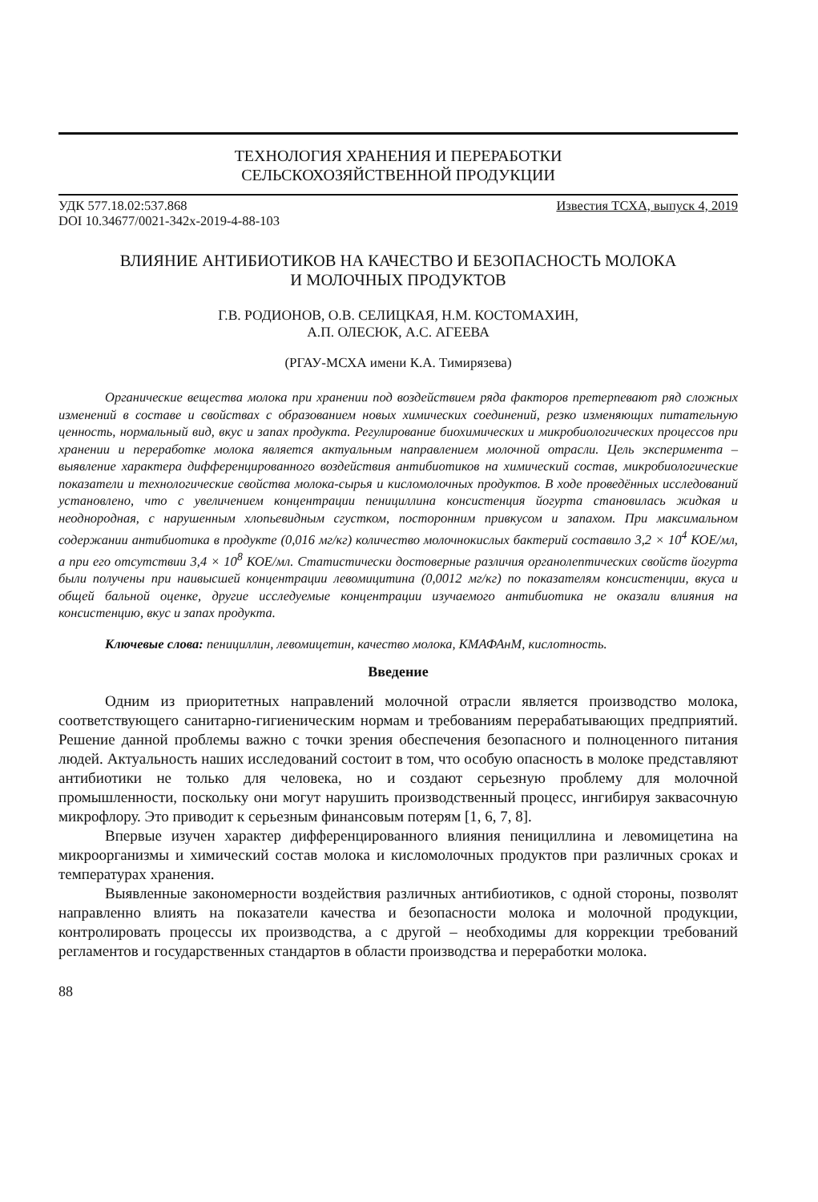ТЕХНОЛОГИЯ ХРАНЕНИЯ И ПЕРЕРАБОТКИ
СЕЛЬСКОХОЗЯЙСТВЕННОЙ ПРОДУКЦИИ
УДК 577.18.02:537.868
DOI 10.34677/0021-342x-2019-4-88-103 Известия ТСХА, выпуск 4, 2019
ВЛИЯНИЕ АНТИБИОТИКОВ НА КАЧЕСТВО И БЕЗОПАСНОСТЬ МОЛОКА
И МОЛОЧНЫХ ПРОДУКТОВ
Г.В. РОДИОНОВ, О.В. СЕЛИЦКАЯ, Н.М. КОСТОМАХИН,
А.П. ОЛЕСЮК, А.С. АГЕЕВА
(РГАУ-МСХА имени К.А. Тимирязева)
Органические вещества молока при хранении под воздействием ряда факторов претерпевают ряд сложных изменений в составе и свойствах с образованием новых химических соединений, резко изменяющих питательную ценность, нормальный вид, вкус и запах продукта. Регулирование биохимических и микробиологических процессов при хранении и переработке молока является актуальным направлением молочной отрасли. Цель эксперимента – выявление характера дифференцированного воздействия антибиотиков на химический состав, микробиологические показатели и технологические свойства молока-сырья и кисломолочных продуктов. В ходе проведённых исследований установлено, что с увеличением концентрации пенициллина консистенция йогурта становилась жидкая и неоднородная, с нарушенным хлопьевидным сгустком, посторонним привкусом и запахом. При максимальном содержании антибиотика в продукте (0,016 мг/кг) количество молочнокислых бактерий составило 3,2 × 10<sup>4</sup> КОЕ/мл, а при его отсутствии 3,4 × 10<sup>8</sup> КОЕ/мл. Статистически достоверные различия органолептических свойств йогурта были получены при наивысшей концентрации левомицитина (0,0012 мг/кг) по показателям консистенции, вкуса и общей бальной оценке, другие исследуемые концентрации изучаемого антибиотика не оказали влияния на консистенцию, вкус и запах продукта.
Ключевые слова: пенициллин, левомицетин, качество молока, КМАФАнМ, кислотность.
Введение
Одним из приоритетных направлений молочной отрасли является производство молока, соответствующего санитарно-гигиеническим нормам и требованиям перерабатывающих предприятий. Решение данной проблемы важно с точки зрения обеспечения безопасного и полноценного питания людей. Актуальность наших исследований состоит в том, что особую опасность в молоке представляют антибиотики не только для человека, но и создают серьезную проблему для молочной промышленности, поскольку они могут нарушить производственный процесс, ингибируя заквасочную микрофлору. Это приводит к серьезным финансовым потерям [1, 6, 7, 8].
Впервые изучен характер дифференцированного влияния пенициллина и левомицетина на микроорганизмы и химический состав молока и кисломолочных продуктов при различных сроках и температурах хранения.
Выявленные закономерности воздействия различных антибиотиков, с одной стороны, позволят направленно влиять на показатели качества и безопасности молока и молочной продукции, контролировать процессы их производства, а с другой – необходимы для коррекции требований регламентов и государственных стандартов в области производства и переработки молока.
88